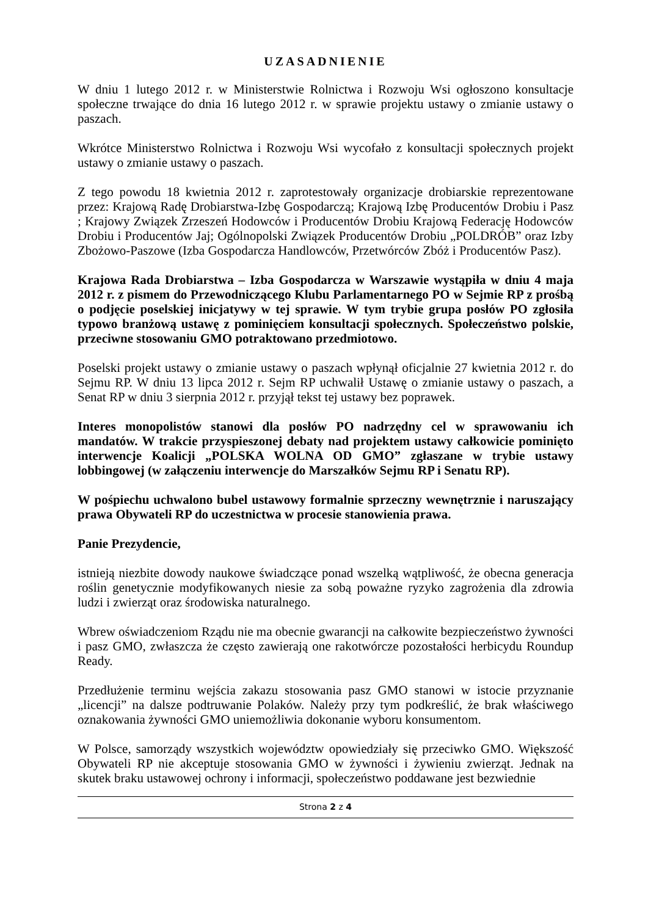UZASADNIENIE
W dniu 1 lutego 2012 r. w Ministerstwie Rolnictwa i Rozwoju Wsi ogłoszono konsultacje społeczne trwające do dnia 16 lutego 2012 r. w sprawie projektu ustawy o zmianie ustawy o paszach.
Wkrótce Ministerstwo Rolnictwa i Rozwoju Wsi wycofało z konsultacji społecznych projekt ustawy o zmianie ustawy o paszach.
Z tego powodu 18 kwietnia 2012 r. zaprotestowały organizacje drobiarskie reprezentowane przez: Krajową Radę Drobiarstwa-Izbę Gospodarczą; Krajową Izbę Producentów Drobiu i Pasz ; Krajowy Związek Zrzeszeń Hodowców i Producentów Drobiu Krajową Federację Hodowców Drobiu i Producentów Jaj; Ogólnopolski Związek Producentów Drobiu „POLDRÓB” oraz Izby Zbożowo-Paszowe (Izba Gospodarcza Handlowców, Przetwórców Zbóż i Producentów Pasz).
Krajowa Rada Drobiarstwa – Izba Gospodarcza w Warszawie wystąpiła w dniu 4 maja 2012 r. z pismem do Przewodniczącego Klubu Parlamentarnego PO w Sejmie RP z prośbą o podjęcie poselskiej inicjatywy w tej sprawie. W tym trybie grupa posłów PO zgłosiła typowo branżową ustawę z pominięciem konsultacji społecznych. Społeczeństwo polskie, przeciwne stosowaniu GMO potraktowano przedmiotowo.
Poselski projekt ustawy o zmianie ustawy o paszach wpłynął oficjalnie 27 kwietnia 2012 r. do Sejmu RP. W dniu 13 lipca 2012 r. Sejm RP uchwalił Ustawę o zmianie ustawy o paszach, a Senat RP w dniu 3 sierpnia 2012 r. przyjął tekst tej ustawy bez poprawek.
Interes monopolistów stanowi dla posłów PO nadrzędny cel w sprawowaniu ich mandatów. W trakcie przyspieszonej debaty nad projektem ustawy całkowicie pominięto interwencje Koalicji „POLSKA WOLNA OD GMO” zgłaszane w trybie ustawy lobbingowej (w załączeniu interwencje do Marszałków Sejmu RP i Senatu RP).
W pośpiechu uchwalono bubel ustawowy formalnie sprzeczny wewnętrznie i naruszający prawa Obywateli RP do uczestnictwa w procesie stanowienia prawa.
Panie Prezydencie,
istnieją niezbite dowody naukowe świadczące ponad wszelką wątpliwość, że obecna generacja roślin genetycznie modyfikowanych niesie za sobą poważne ryzyko zagrożenia dla zdrowia ludzi i zwierząt oraz środowiska naturalnego.
Wbrew oświadczeniom Rządu nie ma obecnie gwarancji na całkowite bezpieczeństwo żywności i pasz GMO, zwłaszcza że często zawierają one rakotwórcze pozostałości herbicydu Roundup Ready.
Przedłużenie terminu wejścia zakazu stosowania pasz GMO stanowi w istocie przyznanie „licencji” na dalsze podtruwanie Polaków. Należy przy tym podkreślić, że brak właściwego oznakowania żywności GMO uniemożliwia dokonanie wyboru konsumentom.
W Polsce, samorządy wszystkich województw opowiedziały się przeciwko GMO. Większość Obywateli RP nie akceptuje stosowania GMO w żywności i żywieniu zwierząt. Jednak na skutek braku ustawowej ochrony i informacji, społeczeństwo poddawane jest bezwiednie
Strona 2 z 4